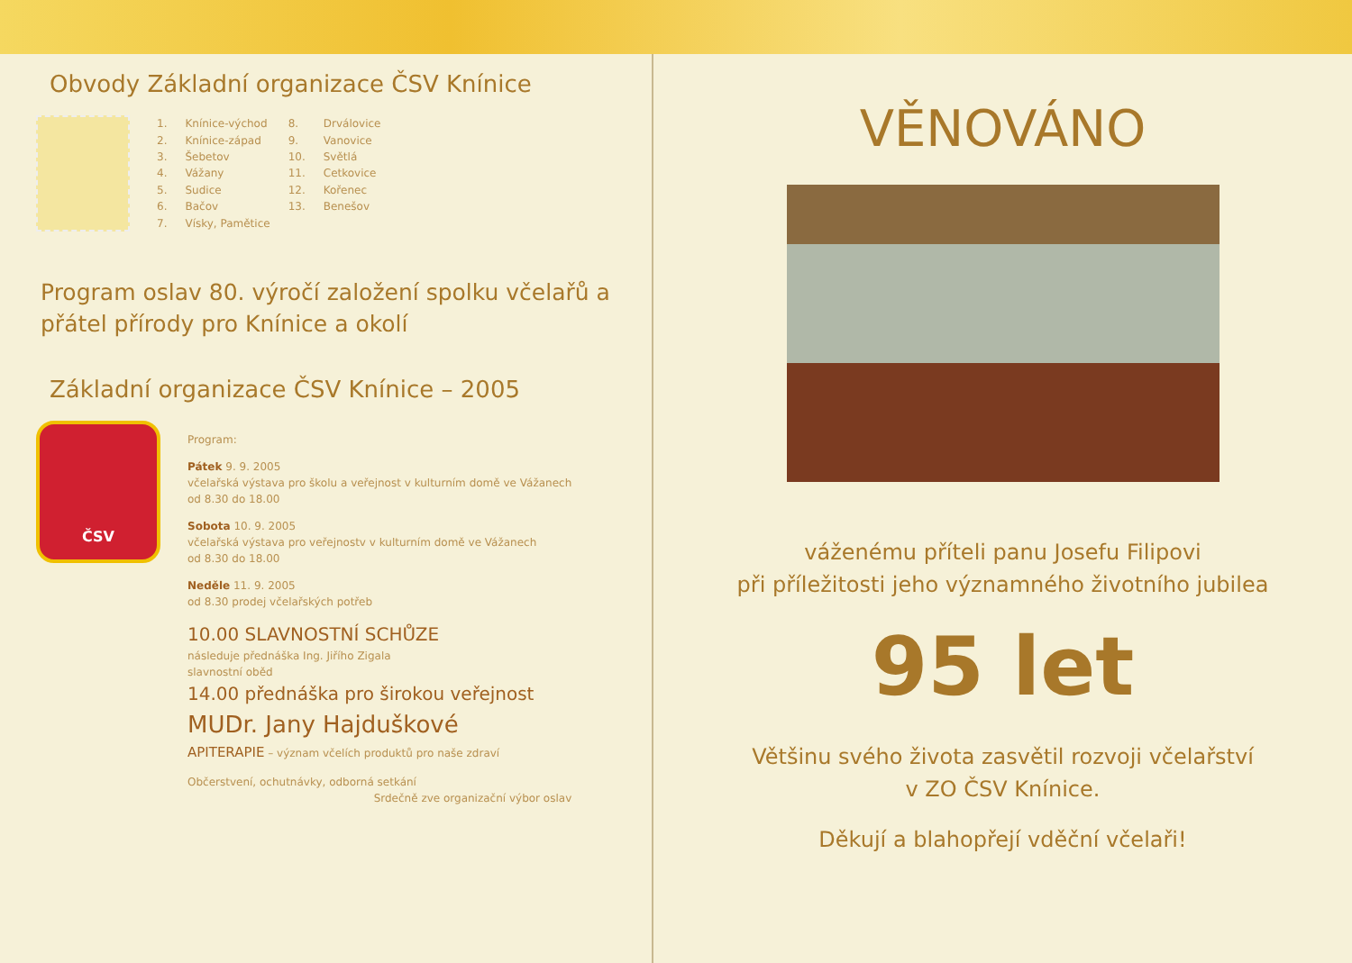Obvody Základní organizace ČSV Knínice
| 1. | Knínice-východ | 8. | Drválovice |
| 2. | Knínice-západ | 9. | Vanovice |
| 3. | Šebetov | 10. | Světlá |
| 4. | Vážany | 11. | Cetkovice |
| 5. | Sudice | 12. | Kořenec |
| 6. | Bačov | 13. | Benešov |
| 7. | Vísky, Pamětice | | |
Program oslav 80. výročí založení spolku včelařů a přátel přírody pro Knínice a okolí
Základní organizace ČSV Knínice – 2005
ČSV
Program:
Pátek 9. 9. 2005
včelařská výstava pro školu a veřejnost v kulturním domě ve Vážanech
od 8.30 do 18.00
Sobota 10. 9. 2005
včelařská výstava pro veřejnostv v kulturním domě ve Vážanech
od 8.30 do 18.00
Neděle 11. 9. 2005
od 8.30 prodej včelařských potřeb
10.00 SLAVNOSTNÍ SCHŮZE
následuje přednáška Ing. Jiřího Zigala
slavnostní oběd
14.00 přednáška pro širokou veřejnost
MUDr. Jany Hajduškové
APITERAPIE – význam včelích produktů pro naše zdraví
Občerstvení, ochutnávky, odborná setkání
Srdečně zve organizační výbor oslav
VĚNOVÁNO
váženému příteli panu Josefu Filipovi
při příležitosti jeho významného životního jubilea
95 let
Většinu svého života zasvětil rozvoji včelařství
v ZO ČSV Knínice.
Děkují a blahopřejí vděční včelaři!